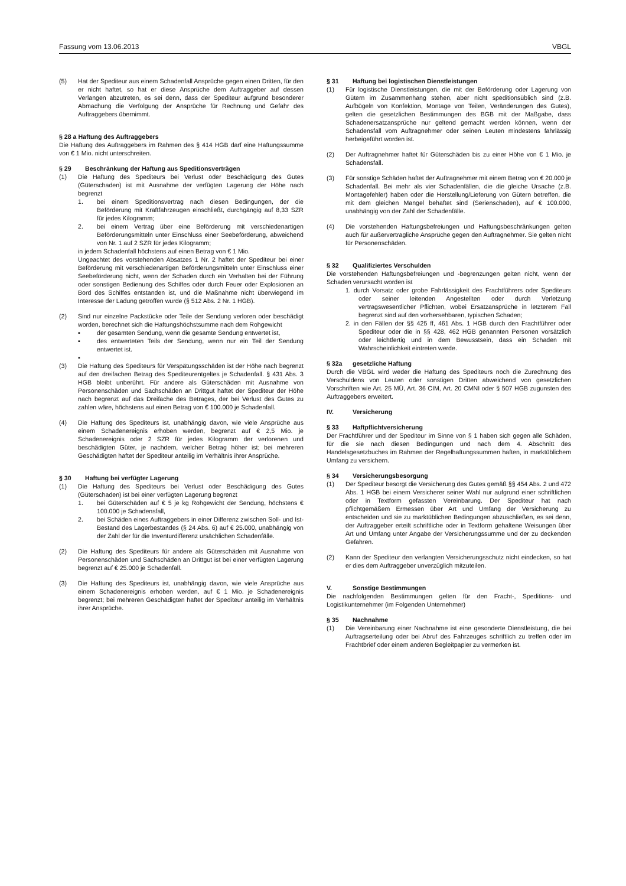Fassung vom 13.06.2013 VBGL
(5) Hat der Spediteur aus einem Schadenfall Ansprüche gegen einen Dritten, für den er nicht haftet, so hat er diese Ansprüche dem Auftraggeber auf dessen Verlangen abzutreten, es sei denn, dass der Spediteur aufgrund besonderer Abmachung die Verfolgung der Ansprüche für Rechnung und Gefahr des Auftraggebers übernimmt.
§ 28 a Haftung des Auftraggebers
Die Haftung des Auftraggebers im Rahmen des § 414 HGB darf eine Haftungssumme von € 1 Mio. nicht unterschreiten.
§ 29 Beschränkung der Haftung aus Speditionsverträgen
(1) Die Haftung des Spediteurs bei Verlust oder Beschädigung des Gutes (Güterschaden) ist mit Ausnahme der verfügten Lagerung der Höhe nach begrenzt
1. bei einem Speditionsvertrag nach diesen Bedingungen, der die Beförderung mit Kraftfahrzeugen einschließt, durchgängig auf 8,33 SZR für jedes Kilogramm;
2. bei einem Vertrag über eine Beförderung mit verschiedenartigen Beförderungsmitteln unter Einschluss einer Seebeförderung, abweichend von Nr. 1 auf 2 SZR für jedes Kilogramm;
in jedem Schadenfall höchstens auf einen Betrag von € 1 Mio.
Ungeachtet des vorstehenden Absatzes 1 Nr. 2 haftet der Spediteur bei einer Beförderung mit verschiedenartigen Beförderungsmitteln unter Einschluss einer Seebeförderung nicht, wenn der Schaden durch ein Verhalten bei der Führung oder sonstigen Bedienung des Schiffes oder durch Feuer oder Explosionen an Bord des Schiffes entstanden ist, und die Maßnahme nicht überwiegend im Interesse der Ladung getroffen wurde (§ 512 Abs. 2 Nr. 1 HGB).
(2) Sind nur einzelne Packstücke oder Teile der Sendung verloren oder beschädigt worden, berechnet sich die Haftungshöchstsumme nach dem Rohgewicht
▪ der gesamten Sendung, wenn die gesamte Sendung entwertet ist,
▪ des entwerteten Teils der Sendung, wenn nur ein Teil der Sendung entwertet ist.
▪
(3) Die Haftung des Spediteurs für Verspätungsschäden ist der Höhe nach begrenzt auf den dreifachen Betrag des Spediteurentgeltes je Schadenfall. § 431 Abs. 3 HGB bleibt unberührt. Für andere als Güterschäden mit Ausnahme von Personenschäden und Sachschäden an Drittgut haftet der Spediteur der Höhe nach begrenzt auf das Dreifache des Betrages, der bei Verlust des Gutes zu zahlen wäre, höchstens auf einen Betrag von € 100.000 je Schadenfall.
(4) Die Haftung des Spediteurs ist, unabhängig davon, wie viele Ansprüche aus einem Schadenereignis erhoben werden, begrenzt auf € 2,5 Mio. je Schadenereignis oder 2 SZR für jedes Kilogramm der verlorenen und beschädigten Güter, je nachdem, welcher Betrag höher ist; bei mehreren Geschädigten haftet der Spediteur anteilig im Verhältnis ihrer Ansprüche.
§ 30 Haftung bei verfügter Lagerung
(1) Die Haftung des Spediteurs bei Verlust oder Beschädigung des Gutes (Güterschaden) ist bei einer verfügten Lagerung begrenzt
1. bei Güterschäden auf € 5 je kg Rohgewicht der Sendung, höchstens € 100.000 je Schadensfall,
2. bei Schäden eines Auftraggebers in einer Differenz zwischen Soll- und Ist-Bestand des Lagerbestandes (§ 24 Abs. 6) auf € 25.000, unabhängig von der Zahl der für die Inventurdifferenz ursächlichen Schadenfälle.
(2) Die Haftung des Spediteurs für andere als Güterschäden mit Ausnahme von Personenschäden und Sachschäden an Drittgut ist bei einer verfügten Lagerung begrenzt auf € 25.000 je Schadenfall.
(3) Die Haftung des Spediteurs ist, unabhängig davon, wie viele Ansprüche aus einem Schadenereignis erhoben werden, auf € 1 Mio. je Schadenereignis begrenzt; bei mehreren Geschädigten haftet der Spediteur anteilig im Verhältnis ihrer Ansprüche.
§ 31 Haftung bei logistischen Dienstleistungen
(1) Für logistische Dienstleistungen, die mit der Beförderung oder Lagerung von Gütern im Zusammenhang stehen, aber nicht speditionsüblich sind (z.B. Aufbügeln von Konfektion, Montage von Teilen, Veränderungen des Gutes), gelten die gesetzlichen Bestimmungen des BGB mit der Maßgabe, dass Schadenersatzansprüche nur geltend gemacht werden können, wenn der Schadensfall vom Auftragnehmer oder seinen Leuten mindestens fahrlässig herbeigeführt worden ist.
(2) Der Auftragnehmer haftet für Güterschäden bis zu einer Höhe von € 1 Mio. je Schadensfall.
(3) Für sonstige Schäden haftet der Auftragnehmer mit einem Betrag von € 20.000 je Schadenfall. Bei mehr als vier Schadenfällen, die die gleiche Ursache (z.B. Montagefehler) haben oder die Herstellung/Lieferung von Gütern betreffen, die mit dem gleichen Mangel behaftet sind (Serienschaden), auf € 100.000, unabhängig von der Zahl der Schadenfälle.
(4) Die vorstehenden Haftungsbefreiungen und Haftungsbeschränkungen gelten auch für außervertragliche Ansprüche gegen den Auftragnehmer. Sie gelten nicht für Personenschäden.
§ 32 Qualifiziertes Verschulden
Die vorstehenden Haftungsbefreiungen und -begrenzungen gelten nicht, wenn der Schaden verursacht worden ist
1. durch Vorsatz oder grobe Fahrlässigkeit des Frachtführers oder Spediteurs oder seiner leitenden Angestellten oder durch Verletzung vertragswesentlicher Pflichten, wobei Ersatzansprüche in letzterem Fall begrenzt sind auf den vorhersehbaren, typischen Schaden;
2. in den Fällen der §§ 425 ff, 461 Abs. 1 HGB durch den Frachtführer oder Spediteur oder die in §§ 428, 462 HGB genannten Personen vorsätzlich oder leichtfertig und in dem Bewusstsein, dass ein Schaden mit Wahrscheinlichkeit eintreten werde.
§ 32a gesetzliche Haftung
Durch die VBGL wird weder die Haftung des Spediteurs noch die Zurechnung des Verschuldens von Leuten oder sonstigen Dritten abweichend von gesetzlichen Vorschriften wie Art. 25 MÜ, Art. 36 CIM, Art. 20 CMNI oder § 507 HGB zugunsten des Auftraggebers erweitert.
IV. Versicherung
§ 33 Haftpflichtversicherung
Der Frachtführer und der Spediteur im Sinne von § 1 haben sich gegen alle Schäden, für die sie nach diesen Bedingungen und nach dem 4. Abschnitt des Handelsgesetzbuches im Rahmen der Regelhaftungssummen haften, in marktüblichem Umfang zu versichern.
§ 34 Versicherungsbesorgung
(1) Der Spediteur besorgt die Versicherung des Gutes gemäß §§ 454 Abs. 2 und 472 Abs. 1 HGB bei einem Versicherer seiner Wahl nur aufgrund einer schriftlichen oder in Textform gefassten Vereinbarung. Der Spediteur hat nach pflichtgemäßem Ermessen über Art und Umfang der Versicherung zu entscheiden und sie zu marktüblichen Bedingungen abzuschließen, es sei denn, der Auftraggeber erteilt schriftliche oder in Textform gehaltene Weisungen über Art und Umfang unter Angabe der Versicherungssumme und der zu deckenden Gefahren.
(2) Kann der Spediteur den verlangten Versicherungsschutz nicht eindecken, so hat er dies dem Auftraggeber unverzüglich mitzuteilen.
V. Sonstige Bestimmungen
Die nachfolgenden Bestimmungen gelten für den Fracht-, Speditions- und Logistikunternehmer (im Folgenden Unternehmer)
§ 35 Nachnahme
(1) Die Vereinbarung einer Nachnahme ist eine gesonderte Dienstleistung, die bei Auftragserteilung oder bei Abruf des Fahrzeuges schriftlich zu treffen oder im Frachtbrief oder einem anderen Begleitpapier zu vermerken ist.